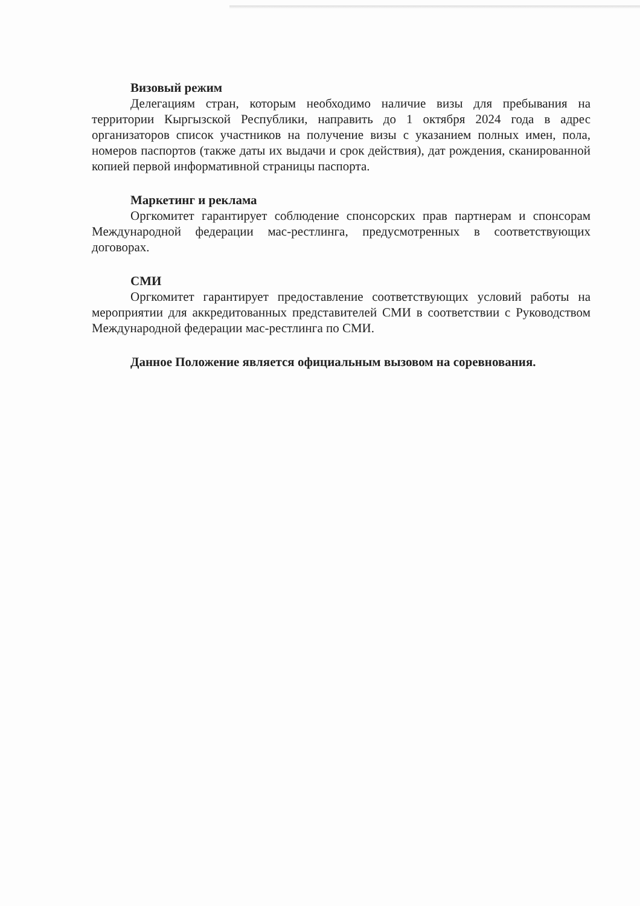Визовый режим
Делегациям стран, которым необходимо наличие визы для пребывания на территории Кыргызской Республики, направить до 1 октября 2024 года в адрес организаторов список участников на получение визы с указанием полных имен, пола, номеров паспортов (также даты их выдачи и срок действия), дат рождения, сканированной копией первой информативной страницы паспорта.
Маркетинг и реклама
Оргкомитет гарантирует соблюдение спонсорских прав партнерам и спонсорам Международной федерации мас-рестлинга, предусмотренных в соответствующих договорах.
СМИ
Оргкомитет гарантирует предоставление соответствующих условий работы на мероприятии для аккредитованных представителей СМИ в соответствии с Руководством Международной федерации мас-рестлинга по СМИ.
Данное Положение является официальным вызовом на соревнования.